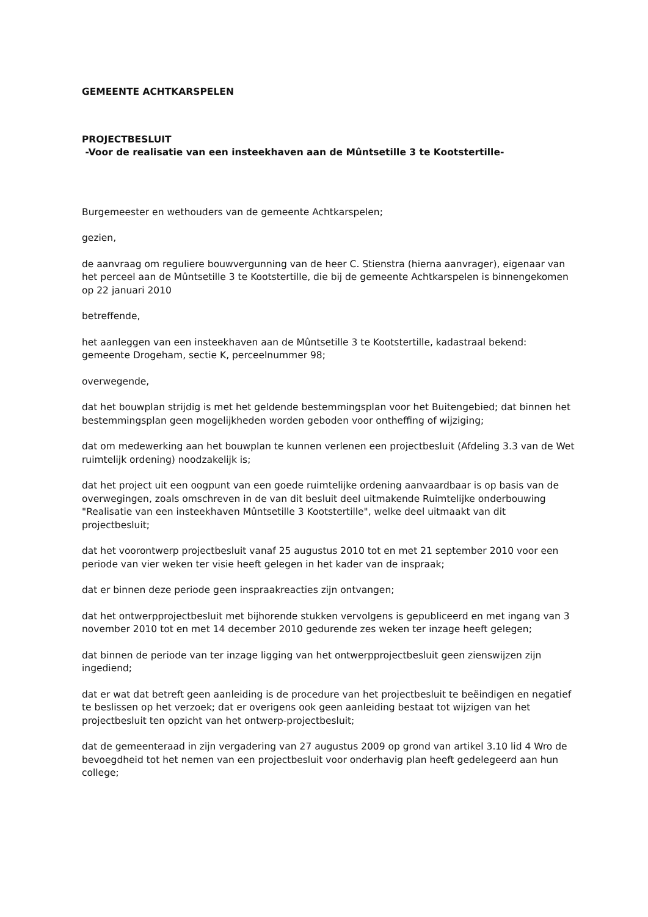GEMEENTE ACHTKARSPELEN
PROJECTBESLUIT
-Voor de realisatie van een insteekhaven aan de Mûntsetille 3 te Kootstertille-
Burgemeester en wethouders van de gemeente Achtkarspelen;
gezien,
de aanvraag om reguliere bouwvergunning van de heer C. Stienstra (hierna aanvrager), eigenaar van het perceel aan de Mûntsetille 3 te Kootstertille, die bij de gemeente Achtkarspelen is binnengekomen op 22 januari 2010
betreffende,
het aanleggen van een insteekhaven aan de Mûntsetille 3 te Kootstertille, kadastraal bekend: gemeente Drogeham, sectie K, perceelnummer 98;
overwegende,
dat het bouwplan strijdig is met het geldende bestemmingsplan voor het Buitengebied; dat binnen het bestemmingsplan geen mogelijkheden worden geboden voor ontheffing of wijziging;
dat om medewerking aan het bouwplan te kunnen verlenen een projectbesluit (Afdeling 3.3 van de Wet ruimtelijk ordening) noodzakelijk is;
dat het project uit een oogpunt van een goede ruimtelijke ordening aanvaardbaar is op basis van de overwegingen, zoals omschreven in de van dit besluit deel uitmakende Ruimtelijke onderbouwing "Realisatie van een insteekhaven Mûntsetille 3 Kootstertille", welke deel uitmaakt van dit projectbesluit;
dat het voorontwerp projectbesluit vanaf 25 augustus 2010 tot en met 21 september 2010 voor een periode van vier weken ter visie heeft gelegen in het kader van de inspraak;
dat er binnen deze periode geen inspraakreacties zijn ontvangen;
dat het ontwerpprojectbesluit met bijhorende stukken vervolgens is gepubliceerd en met ingang van 3 november 2010 tot en met 14 december 2010 gedurende zes weken ter inzage heeft gelegen;
dat binnen de periode van ter inzage ligging van het ontwerpprojectbesluit geen zienswijzen zijn ingediend;
dat er wat dat betreft geen aanleiding is de procedure van het projectbesluit te beëindigen en negatief te beslissen op het verzoek; dat er overigens ook geen aanleiding bestaat tot wijzigen van het projectbesluit ten opzicht van het ontwerp-projectbesluit;
dat de gemeenteraad in zijn vergadering van 27 augustus 2009 op grond van artikel 3.10 lid 4 Wro de bevoegdheid tot het nemen van een projectbesluit voor onderhavig plan heeft gedelegeerd aan hun college;